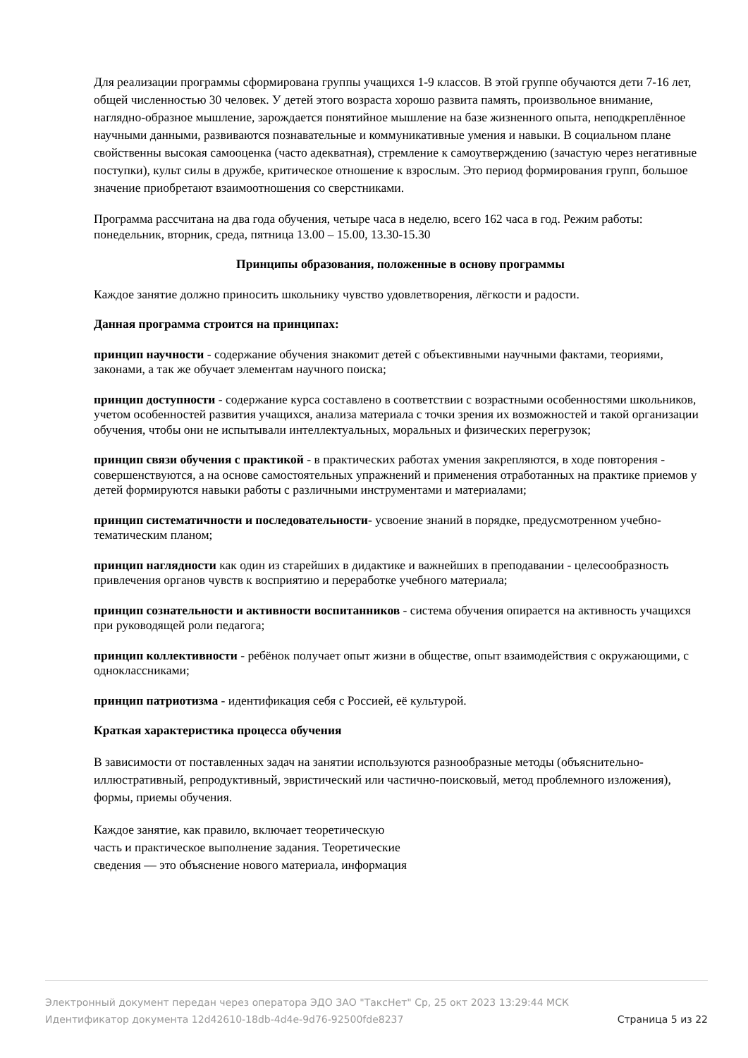Для реализации программы сформирована группы учащихся 1-9 классов. В этой группе обучаются дети 7-16 лет, общей численностью 30 человек. У детей этого возраста хорошо развита память, произвольное внимание, наглядно-образное мышление, зарождается понятийное мышление на базе жизненного опыта, неподкреплённое научными данными, развиваются познавательные и коммуникативные умения и навыки. В социальном плане свойственны высокая самооценка (часто адекватная), стремление к самоутверждению (зачастую через негативные поступки), культ силы в дружбе, критическое отношение к взрослым. Это период формирования групп, большое значение приобретают взаимоотношения со сверстниками.
Программа рассчитана на два года обучения, четыре часа в неделю, всего 162 часа в год. Режим работы: понедельник, вторник, среда, пятница 13.00 – 15.00, 13.30-15.30
Принципы образования, положенные в основу программы
Каждое занятие должно приносить школьнику чувство удовлетворения, лёгкости и радости.
Данная программа строится на принципах:
принцип научности - содержание обучения знакомит детей с объективными научными фактами, теориями, законами, а так же обучает элементам научного поиска;
принцип доступности - содержание курса составлено в соответствии с возрастными особенностями школьников, учетом особенностей развития учащихся, анализа материала с точки зрения их возможностей и такой организации обучения, чтобы они не испытывали интеллектуальных, моральных и физических перегрузок;
принцип связи обучения с практикой - в практических работах умения закрепляются, в ходе повторения - совершенствуются, а на основе самостоятельных упражнений и применения отработанных на практике приемов у детей формируются навыки работы с различными инструментами и материалами;
принцип систематичности и последовательности- усвоение знаний в порядке, предусмотренном учебно-тематическим планом;
принцип наглядности как один из старейших в дидактике и важнейших в преподавании - целесообразность привлечения органов чувств к восприятию и переработке учебного материала;
принцип сознательности и активности воспитанников - система обучения опирается на активность учащихся при руководящей роли педагога;
принцип коллективности - ребёнок получает опыт жизни в обществе, опыт взаимодействия с окружающими, с одноклассниками;
принцип патриотизма - идентификация себя с Россией, её культурой.
Краткая характеристика процесса обучения
В зависимости от поставленных задач на занятии используются разнообразные методы (объяснительно-иллюстративный, репродуктивный, эвристический или частично-поисковый, метод проблемного изложения), формы, приемы обучения.
Каждое занятие, как правило, включает теоретическую
часть и практическое выполнение задания. Теоретические
сведения — это объяснение нового материала, информация
Электронный документ передан через оператора ЭДО ЗАО "ТаксНет" Ср, 25 окт 2023 13:29:44 МСК
Идентификатор документа 12d42610-18db-4d4e-9d76-92500fde8237 Страница 5 из 22